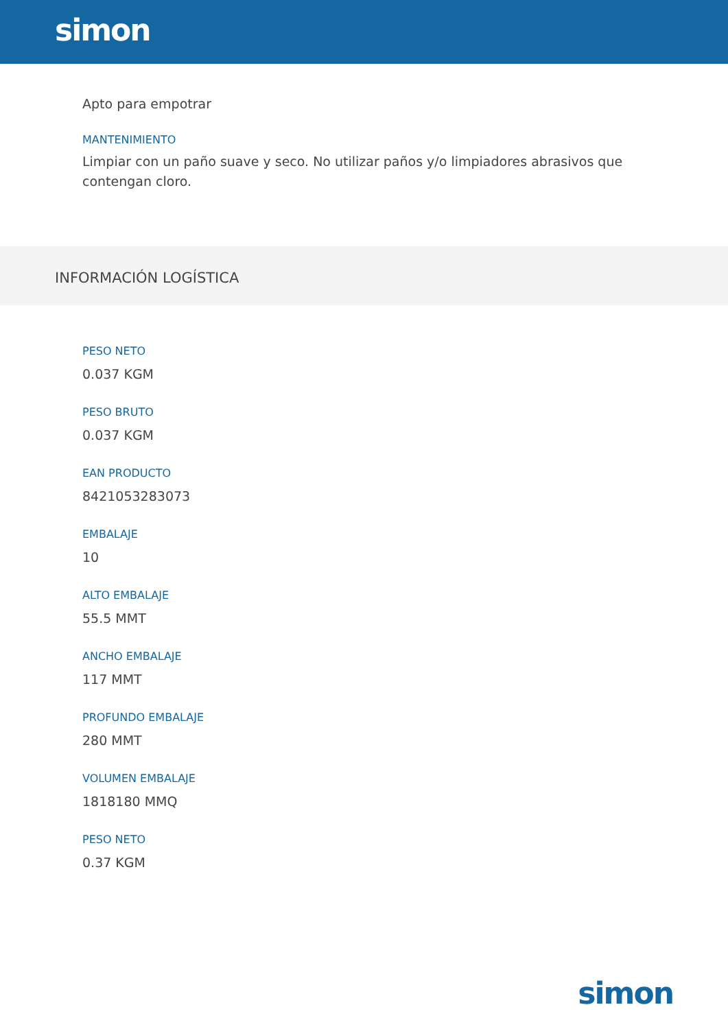simon
Apto para empotrar
MANTENIMIENTO
Limpiar con un paño suave y seco. No utilizar paños y/o limpiadores abrasivos que contengan cloro.
INFORMACIÓN LOGÍSTICA
PESO NETO
0.037 KGM
PESO BRUTO
0.037 KGM
EAN PRODUCTO
8421053283073
EMBALAJE
10
ALTO EMBALAJE
55.5 MMT
ANCHO EMBALAJE
117 MMT
PROFUNDO EMBALAJE
280 MMT
VOLUMEN EMBALAJE
1818180 MMQ
PESO NETO
0.37 KGM
simon